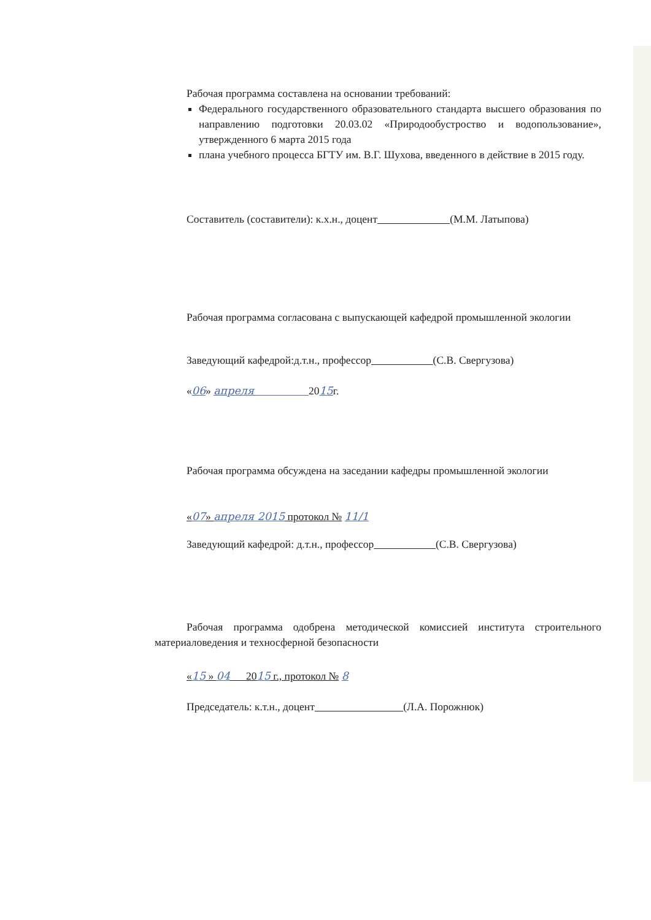Рабочая программа составлена на основании требований:
Федерального государственного образовательного стандарта высшего образования по направлению подготовки 20.03.02 «Природообустроство и водопользование», утвержденного 6 марта 2015 года
плана учебного процесса БГТУ им. В.Г. Шухова, введенного в действие в 2015 году.
Составитель (составители): к.х.н., доцент (М.М. Латыпова)
Рабочая программа согласована с выпускающей кафедрой промышленной экологии
Заведующий кафедрой:д.т.н., профессор (С.В. Свергузова)
«06» апреля 2015г.
Рабочая программа обсуждена на заседании кафедры промышленной экологии
«07» апреля 2015 протокол № 11/1
Заведующий кафедрой: д.т.н., профессор (С.В. Свергузова)
Рабочая программа одобрена методической комиссией института строительного материаловедения и техносферной безопасности
«15 » 04 2015 г., протокол № 8
Председатель: к.т.н., доцент (Л.А. Порожнюк)